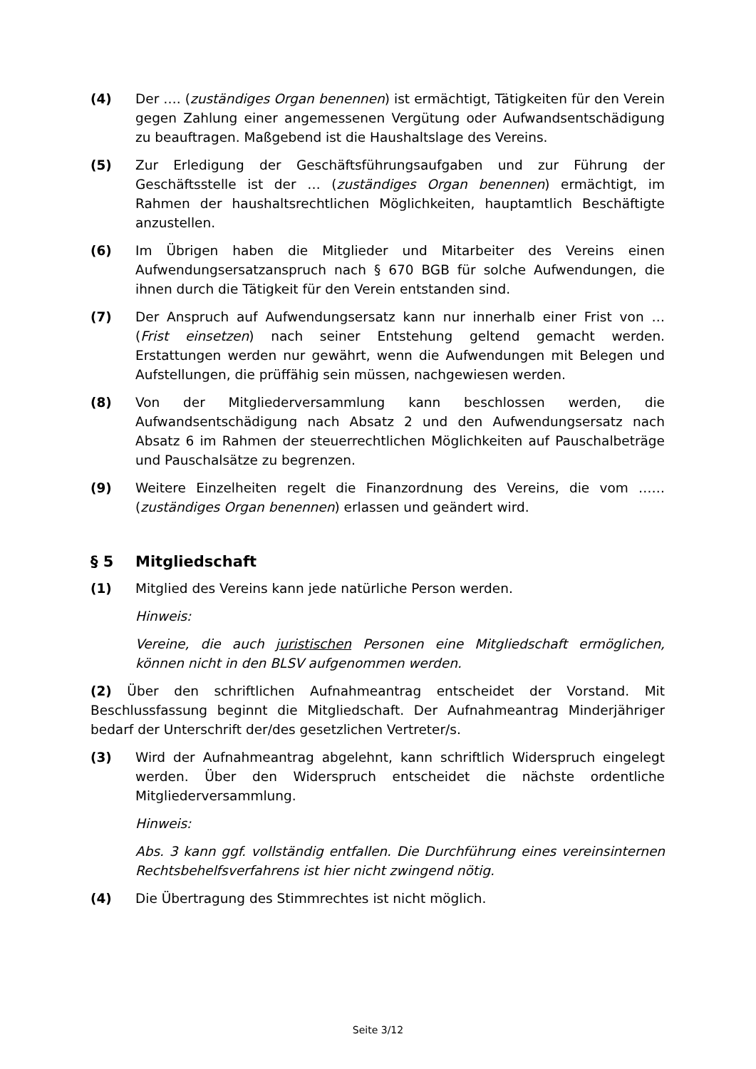(4) Der …. (zuständiges Organ benennen) ist ermächtigt, Tätigkeiten für den Verein gegen Zahlung einer angemessenen Vergütung oder Aufwandsentschädigung zu beauftragen. Maßgebend ist die Haushaltslage des Vereins.
(5) Zur Erledigung der Geschäftsführungsaufgaben und zur Führung der Geschäftsstelle ist der … (zuständiges Organ benennen) ermächtigt, im Rahmen der haushaltsrechtlichen Möglichkeiten, hauptamtlich Beschäftigte anzustellen.
(6) Im Übrigen haben die Mitglieder und Mitarbeiter des Vereins einen Aufwendungsersatzanspruch nach § 670 BGB für solche Aufwendungen, die ihnen durch die Tätigkeit für den Verein entstanden sind.
(7) Der Anspruch auf Aufwendungsersatz kann nur innerhalb einer Frist von … (Frist einsetzen) nach seiner Entstehung geltend gemacht werden. Erstattungen werden nur gewährt, wenn die Aufwendungen mit Belegen und Aufstellungen, die prüffähig sein müssen, nachgewiesen werden.
(8) Von der Mitgliederversammlung kann beschlossen werden, die Aufwandsentschädigung nach Absatz 2 und den Aufwendungsersatz nach Absatz 6 im Rahmen der steuerrechtlichen Möglichkeiten auf Pauschalbeträge und Pauschalsätze zu begrenzen.
(9) Weitere Einzelheiten regelt die Finanzordnung des Vereins, die vom …… (zuständiges Organ benennen) erlassen und geändert wird.
§ 5 Mitgliedschaft
(1) Mitglied des Vereins kann jede natürliche Person werden.
Hinweis:
Vereine, die auch juristischen Personen eine Mitgliedschaft ermöglichen, können nicht in den BLSV aufgenommen werden.
(2) Über den schriftlichen Aufnahmeantrag entscheidet der Vorstand. Mit Beschlussfassung beginnt die Mitgliedschaft. Der Aufnahmeantrag Minderjähriger bedarf der Unterschrift der/des gesetzlichen Vertreter/s.
(3) Wird der Aufnahmeantrag abgelehnt, kann schriftlich Widerspruch eingelegt werden. Über den Widerspruch entscheidet die nächste ordentliche Mitgliederversammlung.
Hinweis:
Abs. 3 kann ggf. vollständig entfallen. Die Durchführung eines vereinsinternen Rechtsbehelfsverfahrens ist hier nicht zwingend nötig.
(4) Die Übertragung des Stimmrechtes ist nicht möglich.
Seite 3/12